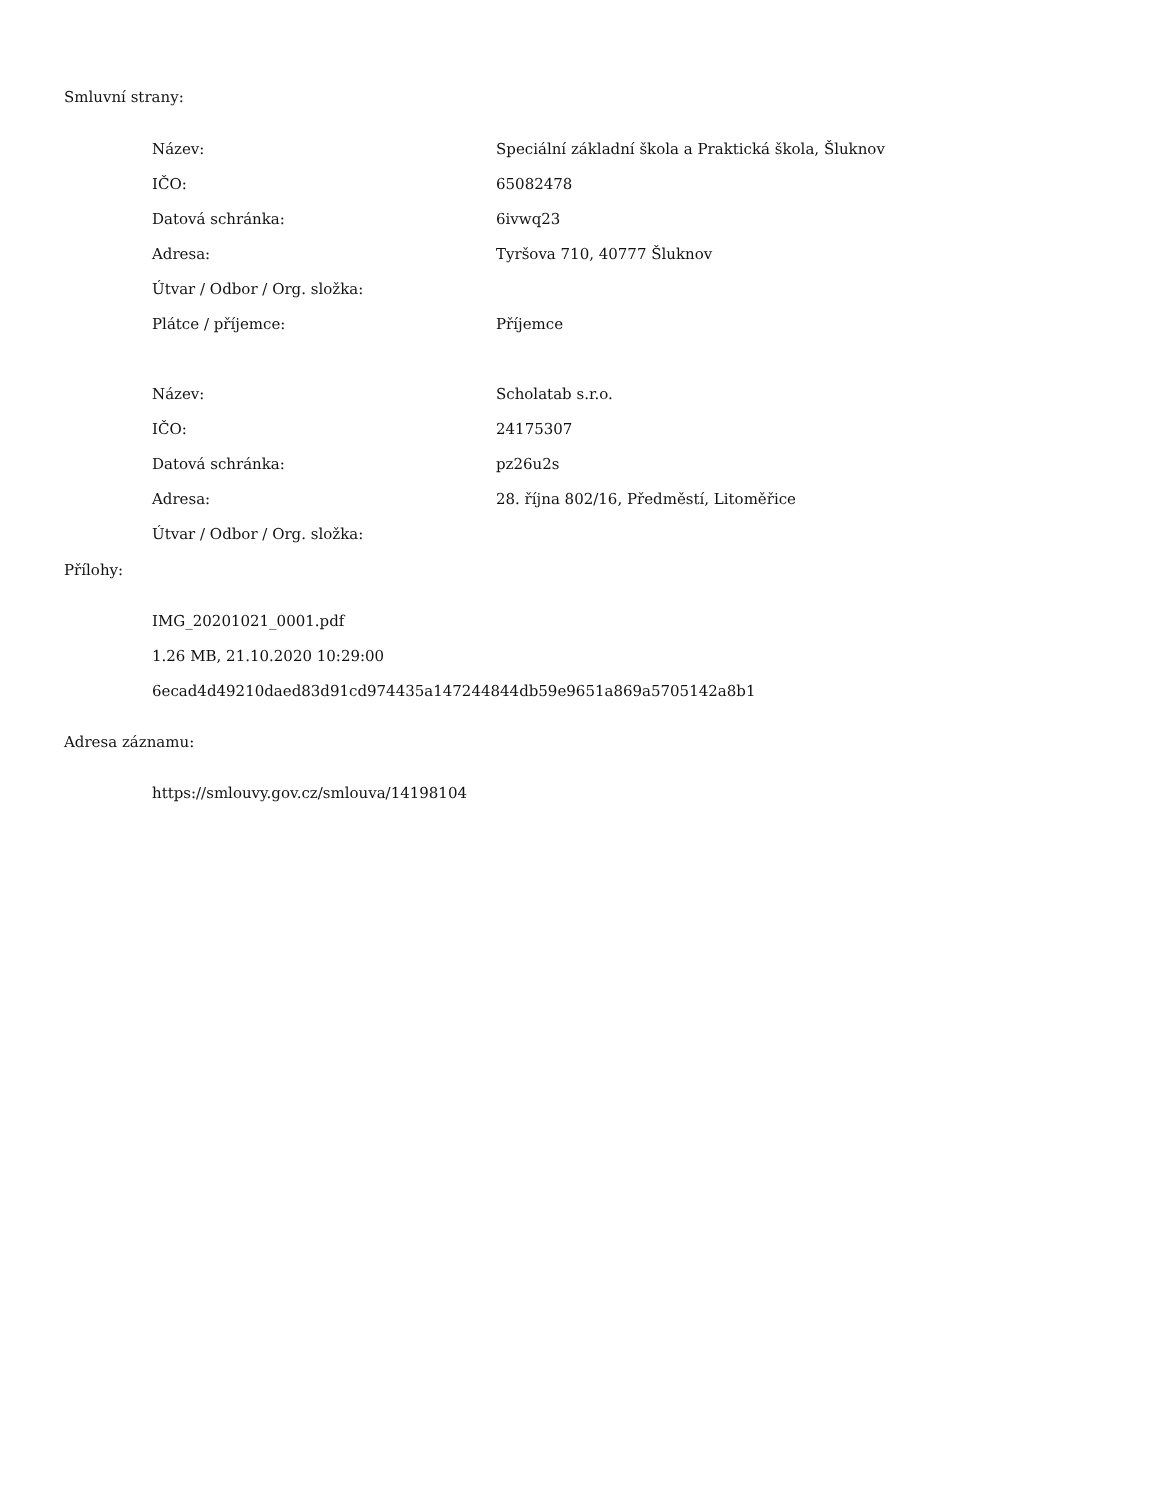Smluvní strany:
| Název: | Speciální základní škola a Praktická škola, Šluknov |
| IČO: | 65082478 |
| Datová schránka: | 6ivwq23 |
| Adresa: | Tyršova 710, 40777 Šluknov |
| Útvar / Odbor / Org. složka: | |
| Plátce / příjemce: | Příjemce |
| Název: | Scholatab s.r.o. |
| IČO: | 24175307 |
| Datová schránka: | pz26u2s |
| Adresa: | 28. října 802/16, Předměstí, Litoměřice |
| Útvar / Odbor / Org. složka: | |
Přílohy:
| IMG_20201021_0001.pdf |
| 1.26 MB, 21.10.2020 10:29:00 |
| 6ecad4d49210daed83d91cd974435a147244844db59e9651a869a5705142a8b1 |
Adresa záznamu:
| https://smlouvy.gov.cz/smlouva/14198104 |